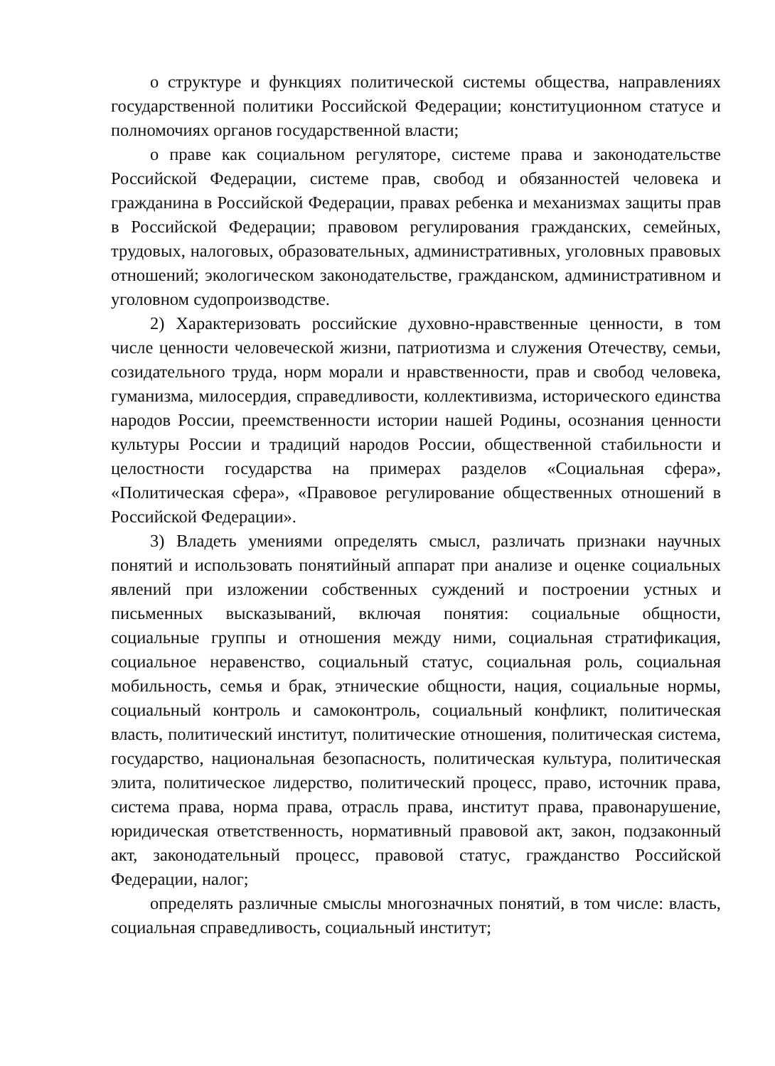о структуре и функциях политической системы общества, направлениях государственной политики Российской Федерации; конституционном статусе и полномочиях органов государственной власти;
о праве как социальном регуляторе, системе права и законодательстве Российской Федерации, системе прав, свобод и обязанностей человека и гражданина в Российской Федерации, правах ребенка и механизмах защиты прав в Российской Федерации; правовом регулирования гражданских, семейных, трудовых, налоговых, образовательных, административных, уголовных правовых отношений; экологическом законодательстве, гражданском, административном и уголовном судопроизводстве.
2) Характеризовать российские духовно-нравственные ценности, в том числе ценности человеческой жизни, патриотизма и служения Отечеству, семьи, созидательного труда, норм морали и нравственности, прав и свобод человека, гуманизма, милосердия, справедливости, коллективизма, исторического единства народов России, преемственности истории нашей Родины, осознания ценности культуры России и традиций народов России, общественной стабильности и целостности государства на примерах разделов «Социальная сфера», «Политическая сфера», «Правовое регулирование общественных отношений в Российской Федерации».
3) Владеть умениями определять смысл, различать признаки научных понятий и использовать понятийный аппарат при анализе и оценке социальных явлений при изложении собственных суждений и построении устных и письменных высказываний, включая понятия: социальные общности, социальные группы и отношения между ними, социальная стратификация, социальное неравенство, социальный статус, социальная роль, социальная мобильность, семья и брак, этнические общности, нация, социальные нормы, социальный контроль и самоконтроль, социальный конфликт, политическая власть, политический институт, политические отношения, политическая система, государство, национальная безопасность, политическая культура, политическая элита, политическое лидерство, политический процесс, право, источник права, система права, норма права, отрасль права, институт права, правонарушение, юридическая ответственность, нормативный правовой акт, закон, подзаконный акт, законодательный процесс, правовой статус, гражданство Российской Федерации, налог;
определять различные смыслы многозначных понятий, в том числе: власть, социальная справедливость, социальный институт;